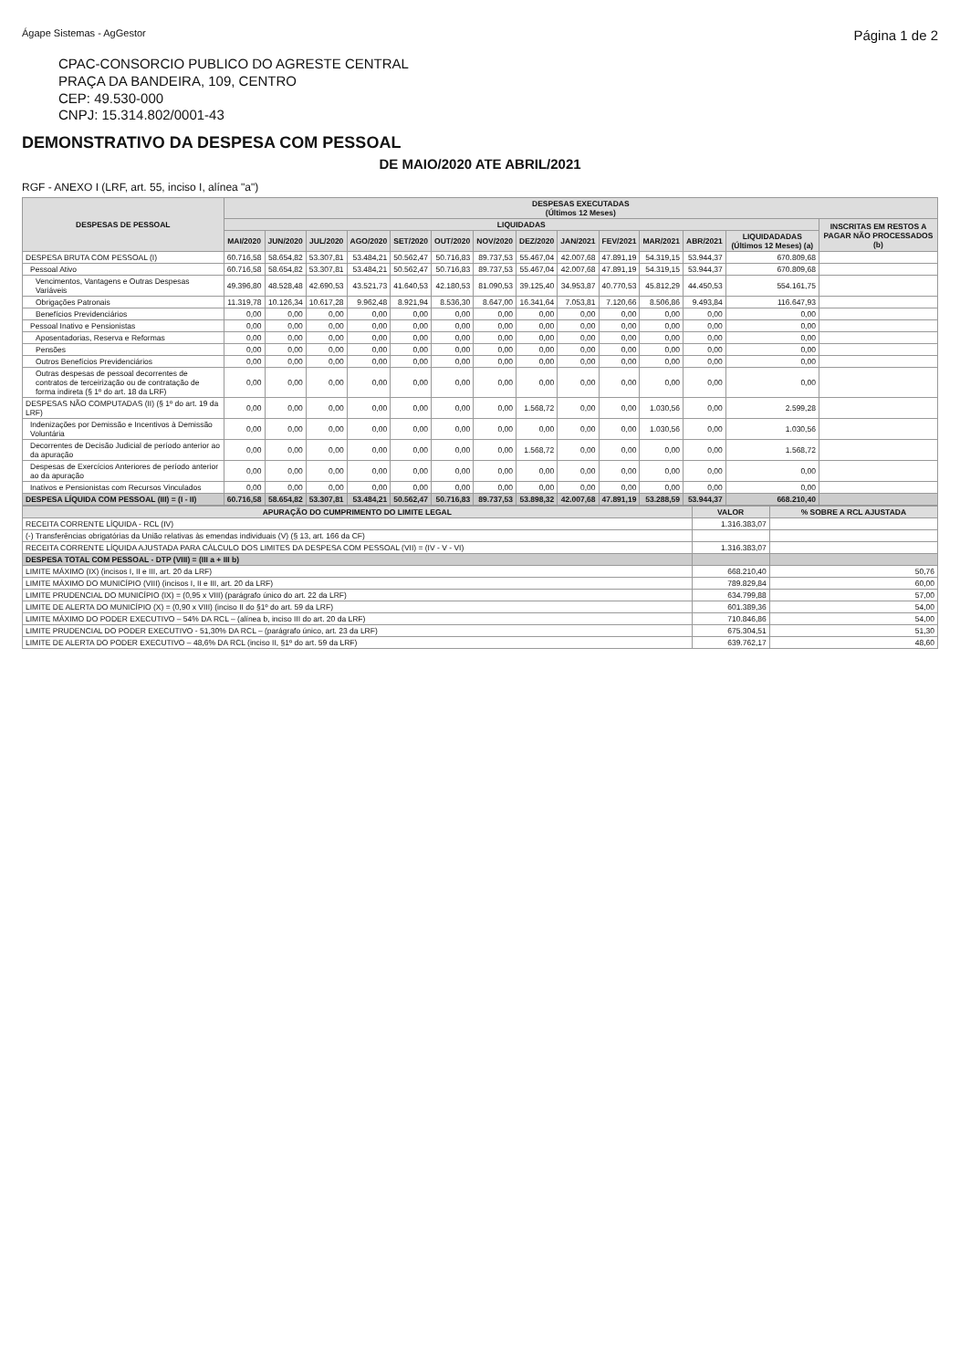Ágape Sistemas - AgGestor Página 1 de 2
CPAC-CONSORCIO PUBLICO DO AGRESTE CENTRAL
PRAÇA DA BANDEIRA, 109, CENTRO
CEP: 49.530-000
CNPJ: 15.314.802/0001-43
DEMONSTRATIVO DA DESPESA COM PESSOAL
DE MAIO/2020 ATE ABRIL/2021
RGF - ANEXO I (LRF, art. 55, inciso I, alínea "a")
| DESPESAS DE PESSOAL | DESPESAS EXECUTADAS (Últimos 12 Meses) | | | | | | | | | | | | | |
| --- | --- | --- | --- | --- | --- | --- | --- | --- | --- | --- | --- | --- | --- | --- |
| | LIQUIDADAS | | | | | | | | | | | | | INSCRITAS EM RESTOS A PAGAR NÃO PROCESSADOS (b) |
| | MAI/2020 | JUN/2020 | JUL/2020 | AGO/2020 | SET/2020 | OUT/2020 | NOV/2020 | DEZ/2020 | JAN/2021 | FEV/2021 | MAR/2021 | ABR/2021 | LIQUIDADADAS (Últimos 12 Meses) (a) | |
| DESPESA BRUTA COM PESSOAL (I) | 60.716,58 | 58.654,82 | 53.307,81 | 53.484,21 | 50.562,47 | 50.716,83 | 89.737,53 | 55.467,04 | 42.007,68 | 47.891,19 | 54.319,15 | 53.944,37 | 670.809,68 | |
| Pessoal Ativo | 60.716,58 | 58.654,82 | 53.307,81 | 53.484,21 | 50.562,47 | 50.716,83 | 89.737,53 | 55.467,04 | 42.007,68 | 47.891,19 | 54.319,15 | 53.944,37 | 670.809,68 | |
| Vencimentos, Vantagens e Outras Despesas Variáveis | 49.396,80 | 48.528,48 | 42.690,53 | 43.521,73 | 41.640,53 | 42.180,53 | 81.090,53 | 39.125,40 | 34.953,87 | 40.770,53 | 45.812,29 | 44.450,53 | 554.161,75 | |
| Obrigações Patronais | 11.319,78 | 10.126,34 | 10.617,28 | 9.962,48 | 8.921,94 | 8.536,30 | 8.647,00 | 16.341,64 | 7.053,81 | 7.120,66 | 8.506,86 | 9.493,84 | 116.647,93 | |
| Benefícios Previdenciários | 0,00 | 0,00 | 0,00 | 0,00 | 0,00 | 0,00 | 0,00 | 0,00 | 0,00 | 0,00 | 0,00 | 0,00 | 0,00 | |
| Pessoal Inativo e Pensionistas | 0,00 | 0,00 | 0,00 | 0,00 | 0,00 | 0,00 | 0,00 | 0,00 | 0,00 | 0,00 | 0,00 | 0,00 | 0,00 | |
| Aposentadorias, Reserva e Reformas | 0,00 | 0,00 | 0,00 | 0,00 | 0,00 | 0,00 | 0,00 | 0,00 | 0,00 | 0,00 | 0,00 | 0,00 | 0,00 | |
| Pensões | 0,00 | 0,00 | 0,00 | 0,00 | 0,00 | 0,00 | 0,00 | 0,00 | 0,00 | 0,00 | 0,00 | 0,00 | 0,00 | |
| Outros Benefícios Previdenciários | 0,00 | 0,00 | 0,00 | 0,00 | 0,00 | 0,00 | 0,00 | 0,00 | 0,00 | 0,00 | 0,00 | 0,00 | 0,00 | |
| Outras despesas de pessoal decorrentes de contratos de terceirização ou de contratação de forma indireta (§ 1º do art. 18 da LRF) | 0,00 | 0,00 | 0,00 | 0,00 | 0,00 | 0,00 | 0,00 | 0,00 | 0,00 | 0,00 | 0,00 | 0,00 | 0,00 | |
| DESPESAS NÃO COMPUTADAS (II) (§ 1º do art. 19 da LRF) | 0,00 | 0,00 | 0,00 | 0,00 | 0,00 | 0,00 | 0,00 | 1.568,72 | 0,00 | 0,00 | 1.030,56 | 0,00 | 2.599,28 | |
| Indenizações por Demissão e Incentivos à Demissão Voluntária | 0,00 | 0,00 | 0,00 | 0,00 | 0,00 | 0,00 | 0,00 | 0,00 | 0,00 | 0,00 | 1.030,56 | 0,00 | 1.030,56 | |
| Decorrentes de Decisão Judicial de período anterior ao da apuração | 0,00 | 0,00 | 0,00 | 0,00 | 0,00 | 0,00 | 0,00 | 1.568,72 | 0,00 | 0,00 | 0,00 | 0,00 | 1.568,72 | |
| Despesas de Exercícios Anteriores de período anterior ao da apuração | 0,00 | 0,00 | 0,00 | 0,00 | 0,00 | 0,00 | 0,00 | 0,00 | 0,00 | 0,00 | 0,00 | 0,00 | 0,00 | |
| Inativos e Pensionistas com Recursos Vinculados | 0,00 | 0,00 | 0,00 | 0,00 | 0,00 | 0,00 | 0,00 | 0,00 | 0,00 | 0,00 | 0,00 | 0,00 | 0,00 | |
| DESPESA LÍQUIDA COM PESSOAL (III) = (I - II) | 60.716,58 | 58.654,82 | 53.307,81 | 53.484,21 | 50.562,47 | 50.716,83 | 89.737,53 | 53.898,32 | 42.007,68 | 47.891,19 | 53.288,59 | 53.944,37 | 668.210,40 | |
| APURAÇÃO DO CUMPRIMENTO DO LIMITE LEGAL | VALOR | % SOBRE A RCL AJUSTADA |
| --- | --- | --- |
| RECEITA CORRENTE LÍQUIDA - RCL (IV) | 1.316.383,07 | |
| (-) Transferências obrigatórias da União relativas às emendas individuais (V) (§ 13, art. 166 da CF) | | |
| RECEITA CORRENTE LÍQUIDA AJUSTADA PARA CÁLCULO DOS LIMITES DA DESPESA COM PESSOAL (VII) = (IV - V - VI) | 1.316.383,07 | |
| DESPESA TOTAL COM PESSOAL - DTP (VIII) = (III a + III b) | | |
| LIMITE MÁXIMO (IX) (incisos I, II e III, art. 20 da LRF) | 668.210,40 | 50,76 |
| LIMITE MÁXIMO DO MUNICÍPIO (VIII) (incisos I, II e III, art. 20 da LRF) | 789.829,84 | 60,00 |
| LIMITE PRUDENCIAL DO MUNICÍPIO (IX) = (0,95 x VIII) (parágrafo único do art. 22 da LRF) | 634.799,88 | 57,00 |
| LIMITE DE ALERTA DO MUNICÍPIO (X) = (0,90 x VIII) (inciso II do §1º do art. 59 da LRF) | 601.389,36 | 54,00 |
| LIMITE MÁXIMO DO PODER EXECUTIVO – 54% DA RCL – (alínea b, inciso III do art. 20 da LRF) | 710.846,86 | 54,00 |
| LIMITE PRUDENCIAL DO PODER EXECUTIVO - 51,30% DA RCL – (parágrafo único, art. 23 da LRF) | 675.304,51 | 51,30 |
| LIMITE DE ALERTA DO PODER EXECUTIVO – 48,6% DA RCL (inciso II, §1º do art. 59 da LRF) | 639.762,17 | 48,60 |